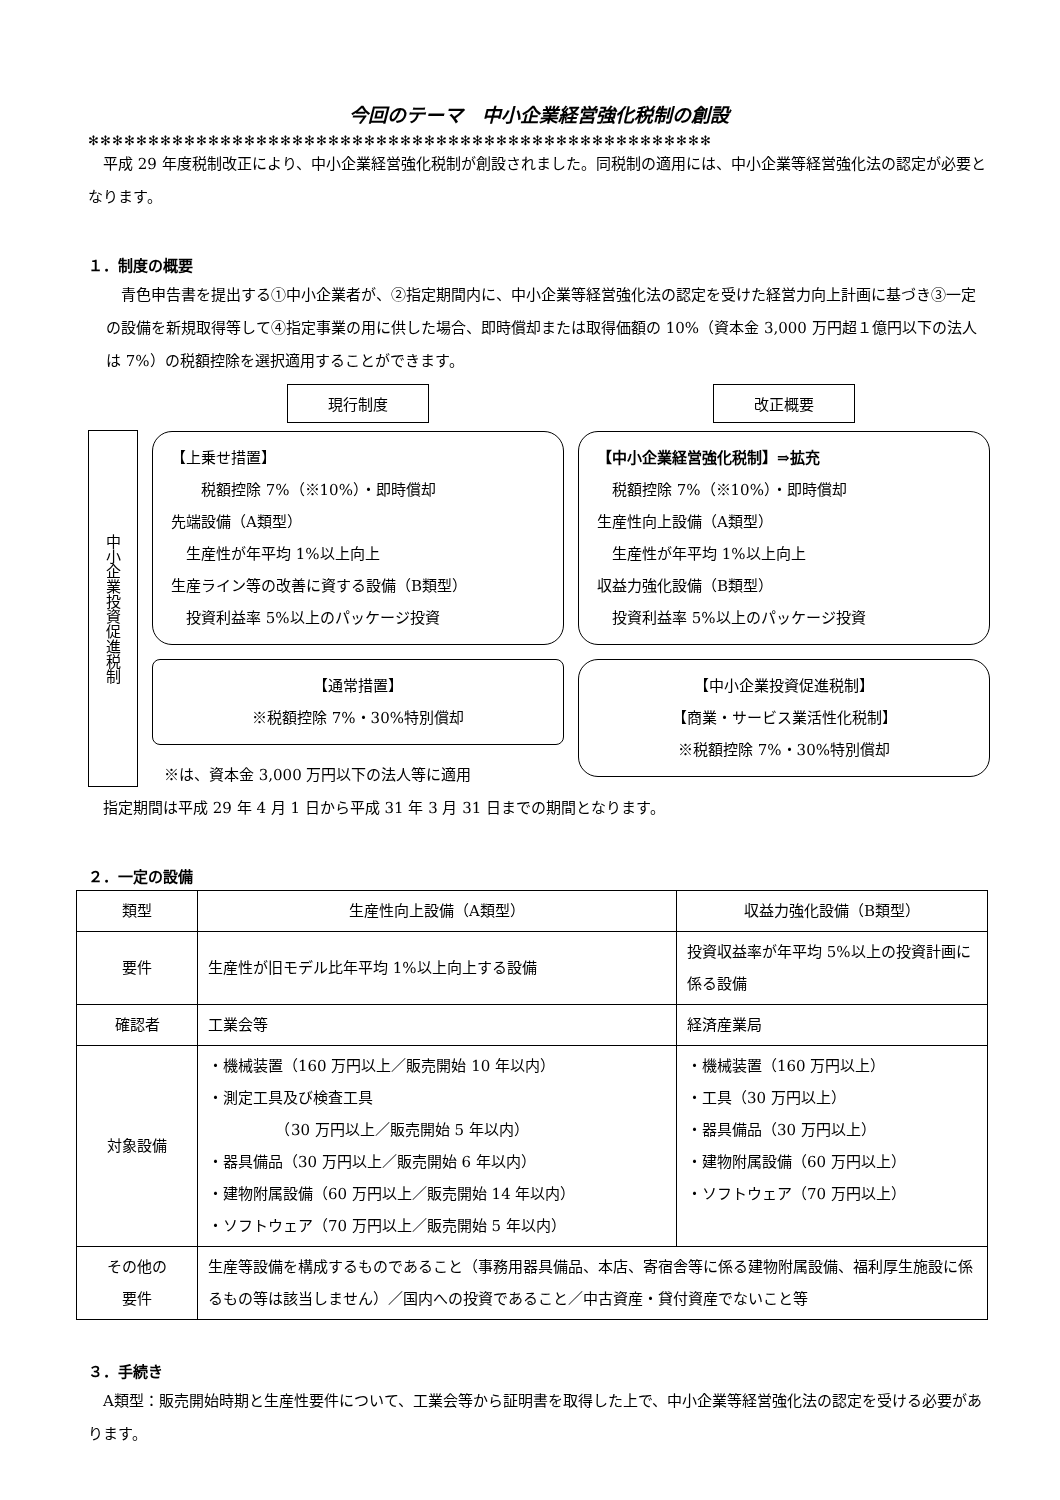今回のテーマ　中小企業経営強化税制の創設
✻✻✻✻✻✻✻✻✻✻✻✻✻✻✻✻✻✻✻✻✻✻✻✻✻✻✻✻✻✻✻✻✻✻✻✻✻✻✻✻✻✻✻✻✻✻✻✻✻✻✻✻
　平成 29 年度税制改正により、中小企業経営強化税制が創設されました。同税制の適用には、中小企業等経営強化法の認定が必要となります。
１．制度の概要
　青色申告書を提出する①中小企業者が、②指定期間内に、中小企業等経営強化法の認定を受けた経営力向上計画に基づき③一定の設備を新規取得等して④指定事業の用に供した場合、即時償却または取得価額の 10%（資本金 3,000 万円超１億円以下の法人は 7%）の税額控除を選択適用することができます。
中小企業投資促進税制
現行制度
【上乗せ措置】
　　税額控除 7%（※10%）・即時償却
先端設備（A類型）
　生産性が年平均 1%以上向上
生産ライン等の改善に資する設備（B類型）
　投資利益率 5%以上のパッケージ投資
【通常措置】
※税額控除 7%・30%特別償却
※は、資本金 3,000 万円以下の法人等に適用
改正概要
【中小企業経営強化税制】⇒拡充
　税額控除 7%（※10%）・即時償却
生産性向上設備（A類型）
　生産性が年平均 1%以上向上
収益力強化設備（B類型）
　投資利益率 5%以上のパッケージ投資
【中小企業投資促進税制】
【商業・サービス業活性化税制】
※税額控除 7%・30%特別償却
　指定期間は平成 29 年 4 月 1 日から平成 31 年 3 月 31 日までの期間となります。
２．一定の設備
| 類型 | 生産性向上設備（A類型） | 収益力強化設備（B類型） |
| --- | --- | --- |
| 要件 | 生産性が旧モデル比年平均 1%以上向上する設備 | 投資収益率が年平均 5%以上の投資計画に係る設備 |
| 確認者 | 工業会等 | 経済産業局 |
| 対象設備 | ・機械装置（160 万円以上／販売開始 10 年以内） ・測定工具及び検査工具 （30 万円以上／販売開始 5 年以内） ・器具備品（30 万円以上／販売開始 6 年以内） ・建物附属設備（60 万円以上／販売開始 14 年以内） ・ソフトウェア（70 万円以上／販売開始 5 年以内） | ・機械装置（160 万円以上） ・工具（30 万円以上） ・器具備品（30 万円以上） ・建物附属設備（60 万円以上） ・ソフトウェア（70 万円以上） |
| その他の 要件 | 生産等設備を構成するものであること（事務用器具備品、本店、寄宿舎等に係る建物附属設備、福利厚生施設に係るもの等は該当しません）／国内への投資であること／中古資産・貸付資産でないこと等 | |
３．手続き
　A類型：販売開始時期と生産性要件について、工業会等から証明書を取得した上で、中小企業等経営強化法の認定を受ける必要があります。